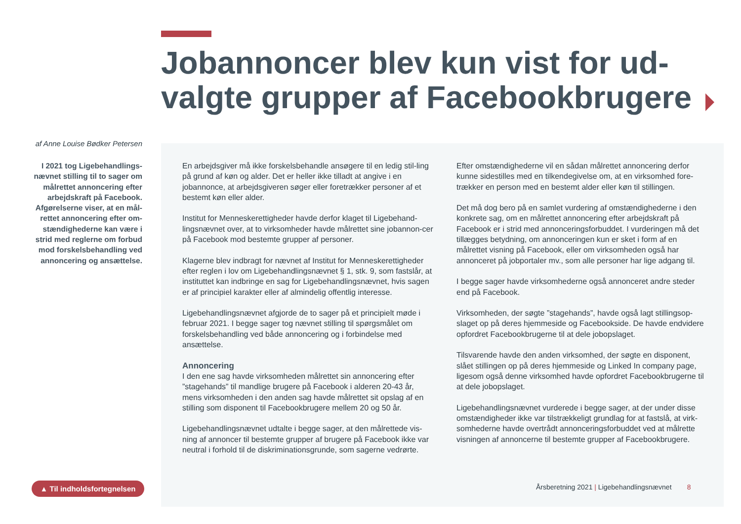Jobannoncer blev kun vist for ud-valgte grupper af Facebookbrugere
af Anne Louise Bødker Petersen
I 2021 tog Ligebehandlings-nævnet stilling til to sager om målrettet annoncering efter arbejdskraft på Facebook. Afgørelserne viser, at en mål-rettet annoncering efter om-stændighederne kan være i strid med reglerne om forbud mod forskelsbehandling ved annoncering og ansættelse.
En arbejdsgiver må ikke forskelsbehandle ansøgere til en ledig stil-ling på grund af køn og alder. Det er heller ikke tilladt at angive i en jobannonce, at arbejdsgiveren søger eller foretrækker personer af et bestemt køn eller alder.
Institut for Menneskerettigheder havde derfor klaget til Ligebehand-lingsnævnet over, at to virksomheder havde målrettet sine jobannon-cer på Facebook mod bestemte grupper af personer.
Klagerne blev indbragt for nævnet af Institut for Menneskerettigheder efter reglen i lov om Ligebehandlingsnævnet § 1, stk. 9, som fastslår, at instituttet kan indbringe en sag for Ligebehandlingsnævnet, hvis sagen er af principiel karakter eller af almindelig offentlig interesse.
Ligebehandlingsnævnet afgjorde de to sager på et principielt møde i februar 2021. I begge sager tog nævnet stilling til spørgsmålet om forskelsbehandling ved både annoncering og i forbindelse med ansættelse.
Annoncering
I den ene sag havde virksomheden målrettet sin annoncering efter ”stagehands” til mandlige brugere på Facebook i alderen 20-43 år, mens virksomheden i den anden sag havde målrettet sit opslag af en stilling som disponent til Facebookbrugere mellem 20 og 50 år.
Ligebehandlingsnævnet udtalte i begge sager, at den målrettede vis-ning af annoncer til bestemte grupper af brugere på Facebook ikke var neutral i forhold til de diskriminationsgrunde, som sagerne vedrørte.
Efter omstændighederne vil en sådan målrettet annoncering derfor kunne sidestilles med en tilkendegivelse om, at en virksomhed fore-trækker en person med en bestemt alder eller køn til stillingen.
Det må dog bero på en samlet vurdering af omstændighederne i den konkrete sag, om en målrettet annoncering efter arbejdskraft på Facebook er i strid med annonceringsforbuddet. I vurderingen må det tillægges betydning, om annonceringen kun er sket i form af en målrettet visning på Facebook, eller om virksomheden også har annonceret på jobportaler mv., som alle personer har lige adgang til.
I begge sager havde virksomhederne også annonceret andre steder end på Facebook.
Virksomheden, der søgte ”stagehands”, havde også lagt stillingsop-slaget op på deres hjemmeside og Facebookside. De havde endvidere opfordret Facebookbrugerne til at dele jobopslaget.
Tilsvarende havde den anden virksomhed, der søgte en disponent, slået stillingen op på deres hjemmeside og Linked In company page, ligesom også denne virksomhed havde opfordret Facebookbrugerne til at dele jobopslaget.
Ligebehandlingsnævnet vurderede i begge sager, at der under disse omstændigheder ikke var tilstrækkeligt grundlag for at fastslå, at virk-somhederne havde overtrådt annonceringsforbuddet ved at målrette visningen af annoncerne til bestemte grupper af Facebookbrugere.
▲ Til indholdsfortegnelsen
Årsberetning 2021 | Ligebehandlingsnævnet 8